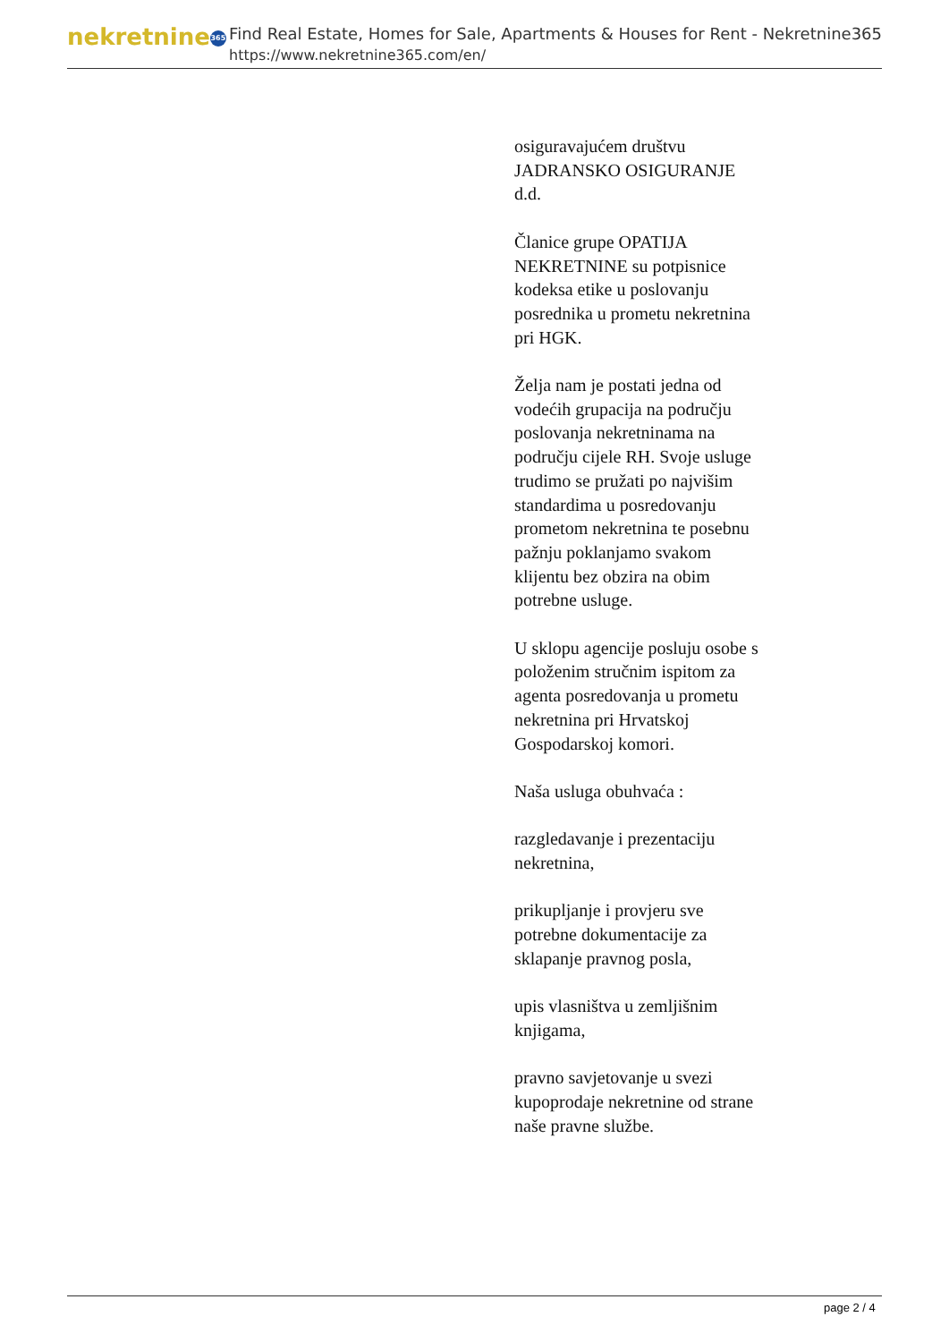nekretnine 365
Find Real Estate, Homes for Sale, Apartments & Houses for Rent - Nekretnine365
https://www.nekretnine365.com/en/
osiguravajućem društvu JADRANSKO OSIGURANJE d.d.
Članice grupe OPATIJA NEKRETNINE su potpisnice kodeksa etike u poslovanju posrednika u prometu nekretnina pri HGK.
Želja nam je postati jedna od vodećih grupacija na području poslovanja nekretninama na području cijele RH. Svoje usluge trudimo se pružati po najvišim standardima u posredovanju prometom nekretnina te posebnu pažnju poklanjamo svakom klijentu bez obzira na obim potrebne usluge.
U sklopu agencije posluju osobe s položenim stručnim ispitom za agenta posredovanja u prometu nekretnina pri Hrvatskoj Gospodarskoj komori.
Naša usluga obuhvaća :
razgledavanje i prezentaciju nekretnina,
prikupljanje i provjeru sve potrebne dokumentacije za sklapanje pravnog posla,
upis vlasništva u zemljišnim knjigama,
pravno savjetovanje u svezi kupoprodaje nekretnine od strane naše pravne službe.
page 2 / 4